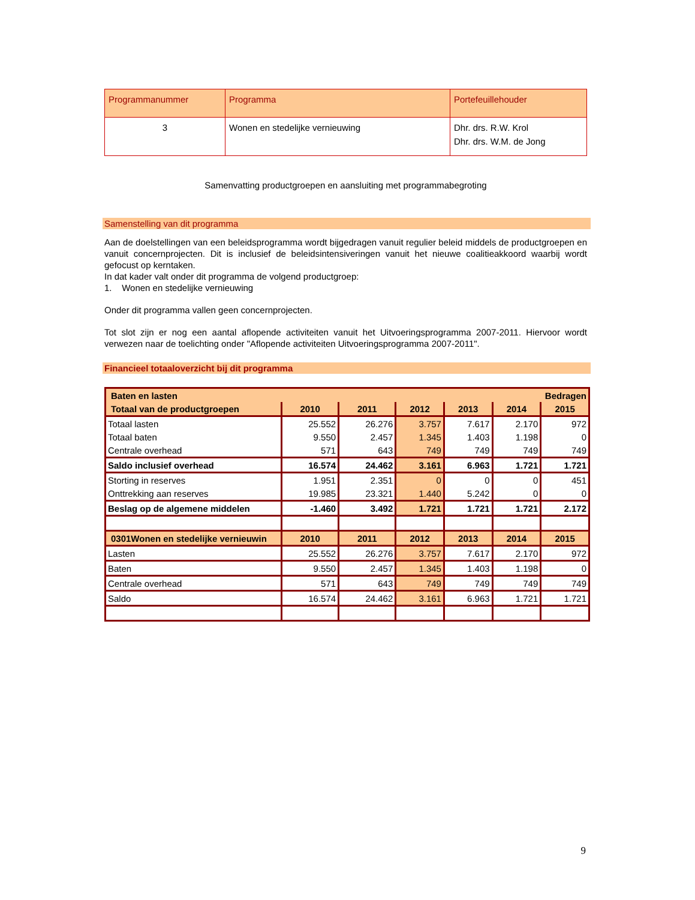| Programmanummer | Programma | Portefeuillehouder |
| 3 | Wonen en stedelijke vernieuwing | Dhr. drs. R.W. Krol Dhr. drs. W.M. de Jong |
Samenvatting productgroepen en aansluiting met programmabegroting
Samenstelling van dit programma
Aan de doelstellingen van een beleidsprogramma wordt bijgedragen vanuit regulier beleid middels de productgroepen en vanuit concernprojecten. Dit is inclusief de beleidsintensiveringen vanuit het nieuwe coalitieakkoord waarbij wordt gefocust op kerntaken.
In dat kader valt onder dit programma de volgend productgroep:
1. Wonen en stedelijke vernieuwing
Onder dit programma vallen geen concernprojecten.
Tot slot zijn er nog een aantal aflopende activiteiten vanuit het Uitvoeringsprogramma 2007-2011. Hiervoor wordt verwezen naar de toelichting onder "Aflopende activiteiten Uitvoeringsprogramma 2007-2011".
Financieel totaaloverzicht bij dit programma
| Baten en lasten | | | | Bedragen | | |
| Totaal van de productgroepen | 2010 | 2011 | 2012 | 2013 | 2014 | 2015 |
| Totaal lasten | 25.552 | 26.276 | 3.757 | 7.617 | 2.170 | 972 |
| Totaal baten | 9.550 | 2.457 | 1.345 | 1.403 | 1.198 | 0 |
| Centrale overhead | 571 | 643 | 749 | 749 | 749 | 749 |
| Saldo inclusief overhead | 16.574 | 24.462 | 3.161 | 6.963 | 1.721 | 1.721 |
| Storting in reserves | 1.951 | 2.351 | 0 | 0 | 0 | 451 |
| Onttrekking aan reserves | 19.985 | 23.321 | 1.440 | 5.242 | 0 | 0 |
| Beslag op de algemene middelen | -1.460 | 3.492 | 1.721 | 1.721 | 1.721 | 2.172 |
| 0301Wonen en stedelijke vernieuwin | 2010 | 2011 | 2012 | 2013 | 2014 | 2015 |
| Lasten | 25.552 | 26.276 | 3.757 | 7.617 | 2.170 | 972 |
| Baten | 9.550 | 2.457 | 1.345 | 1.403 | 1.198 | 0 |
| Centrale overhead | 571 | 643 | 749 | 749 | 749 | 749 |
| Saldo | 16.574 | 24.462 | 3.161 | 6.963 | 1.721 | 1.721 |
9